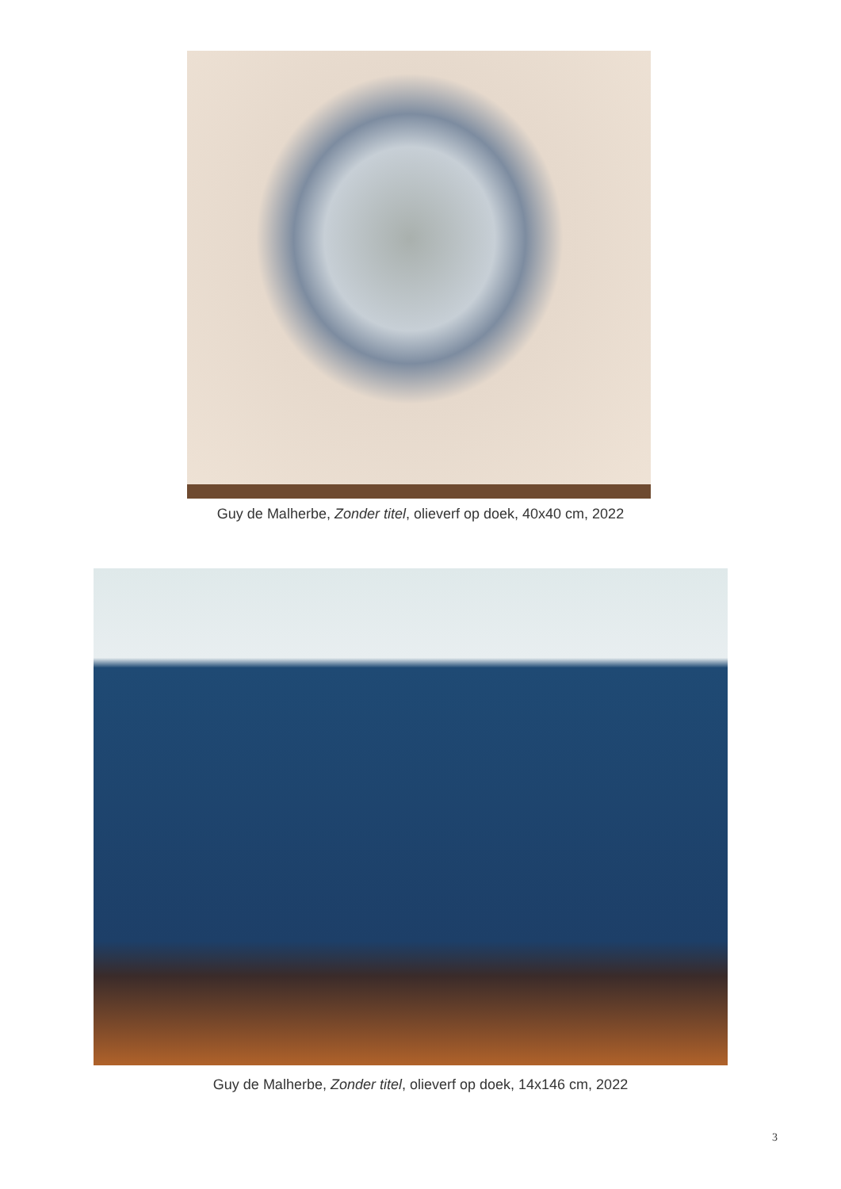Guy de Malherbe, Zonder titel, olieverf op doek, 40x40 cm, 2022
Guy de Malherbe, Zonder titel, olieverf op doek, 14x146 cm, 2022
3